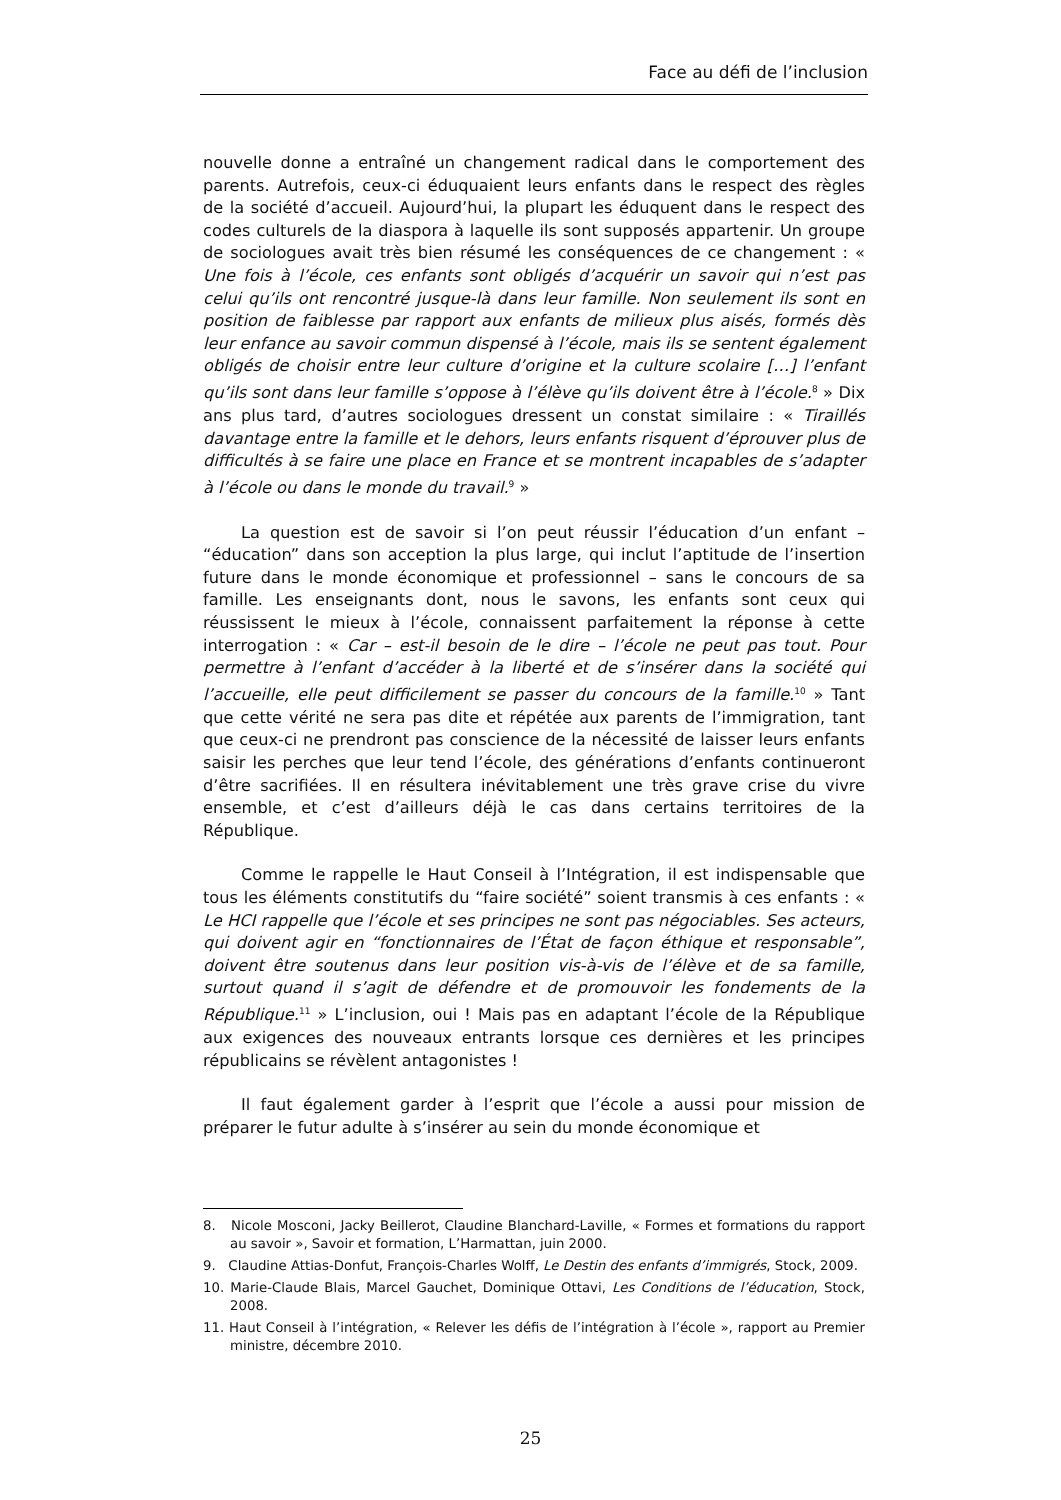Face au défi de l’inclusion
nouvelle donne a entraîné un changement radical dans le comportement des parents. Autrefois, ceux-ci éduquaient leurs enfants dans le respect des règles de la société d’accueil. Aujourd’hui, la plupart les éduquent dans le respect des codes culturels de la diaspora à laquelle ils sont supposés appartenir. Un groupe de sociologues avait très bien résumé les conséquences de ce changement : « Une fois à l’école, ces enfants sont obligés d’acquérir un savoir qui n’est pas celui qu’ils ont rencontré jusque-là dans leur famille. Non seulement ils sont en position de faiblesse par rapport aux enfants de milieux plus aisés, formés dès leur enfance au savoir commun dispensé à l’école, mais ils se sentent également obligés de choisir entre leur culture d’origine et la culture scolaire […] l’enfant qu’ils sont dans leur famille s’oppose à l’élève qu’ils doivent être à l’école.<sup>8</sup> » Dix ans plus tard, d’autres sociologues dressent un constat similaire : « Tiraillés davantage entre la famille et le dehors, leurs enfants risquent d’éprouver plus de difficultés à se faire une place en France et se montrent incapables de s’adapter à l’école ou dans le monde du travail.<sup>9</sup> »
La question est de savoir si l’on peut réussir l’éducation d’un enfant – “éducation” dans son acception la plus large, qui inclut l’aptitude de l’insertion future dans le monde économique et professionnel – sans le concours de sa famille. Les enseignants dont, nous le savons, les enfants sont ceux qui réussissent le mieux à l’école, connaissent parfaitement la réponse à cette interrogation : « Car – est-il besoin de le dire – l’école ne peut pas tout. Pour permettre à l’enfant d’accéder à la liberté et de s’insérer dans la société qui l’accueille, elle peut difficilement se passer du concours de la famille.<sup>10</sup> » Tant que cette vérité ne sera pas dite et répétée aux parents de l’immigration, tant que ceux-ci ne prendront pas conscience de la nécessité de laisser leurs enfants saisir les perches que leur tend l’école, des générations d’enfants continueront d’être sacrifiées. Il en résultera inévitablement une très grave crise du vivre ensemble, et c’est d’ailleurs déjà le cas dans certains territoires de la République.
Comme le rappelle le Haut Conseil à l’Intégration, il est indispensable que tous les éléments constitutifs du “faire société” soient transmis à ces enfants : « Le HCI rappelle que l’école et ses principes ne sont pas négociables. Ses acteurs, qui doivent agir en “fonctionnaires de l’État de façon éthique et responsable”, doivent être soutenus dans leur position vis-à-vis de l’élève et de sa famille, surtout quand il s’agit de défendre et de promouvoir les fondements de la République.<sup>11</sup> » L’inclusion, oui ! Mais pas en adaptant l’école de la République aux exigences des nouveaux entrants lorsque ces dernières et les principes républicains se révèlent antagonistes !
Il faut également garder à l’esprit que l’école a aussi pour mission de préparer le futur adulte à s’insérer au sein du monde économique et
8. Nicole Mosconi, Jacky Beillerot, Claudine Blanchard-Laville, « Formes et formations du rapport au savoir », Savoir et formation, L’Harmattan, juin 2000.
9. Claudine Attias-Donfut, François-Charles Wolff, Le Destin des enfants d’immigrés, Stock, 2009.
10. Marie-Claude Blais, Marcel Gauchet, Dominique Ottavi, Les Conditions de l’éducation, Stock, 2008.
11. Haut Conseil à l’intégration, « Relever les défis de l’intégration à l’école », rapport au Premier ministre, décembre 2010.
25